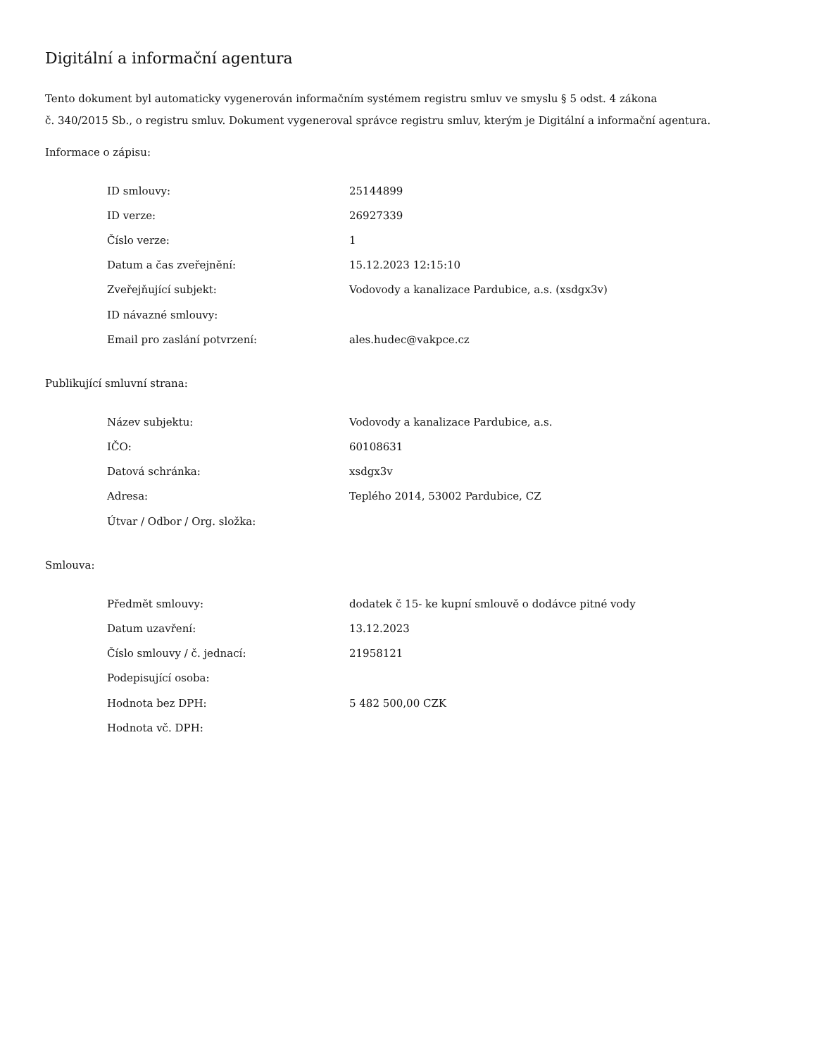Digitální a informační agentura
Tento dokument byl automaticky vygenerován informačním systémem registru smluv ve smyslu § 5 odst. 4 zákona
č. 340/2015 Sb., o registru smluv. Dokument vygeneroval správce registru smluv, kterým je Digitální a informační agentura.
Informace o zápisu:
| ID smlouvy: | 25144899 |
| ID verze: | 26927339 |
| Číslo verze: | 1 |
| Datum a čas zveřejnění: | 15.12.2023 12:15:10 |
| Zveřejňující subjekt: | Vodovody a kanalizace Pardubice, a.s. (xsdgx3v) |
| ID návazné smlouvy: | |
| Email pro zaslání potvrzení: | ales.hudec@vakpce.cz |
Publikující smluvní strana:
| Název subjektu: | Vodovody a kanalizace Pardubice, a.s. |
| IČO: | 60108631 |
| Datová schránka: | xsdgx3v |
| Adresa: | Teplého 2014, 53002 Pardubice, CZ |
| Útvar / Odbor / Org. složka: | |
Smlouva:
| Předmět smlouvy: | dodatek č 15- ke kupní smlouvě o dodávce pitné vody |
| Datum uzavření: | 13.12.2023 |
| Číslo smlouvy / č. jednací: | 21958121 |
| Podepisující osoba: | |
| Hodnota bez DPH: | 5 482 500,00 CZK |
| Hodnota vč. DPH: | |